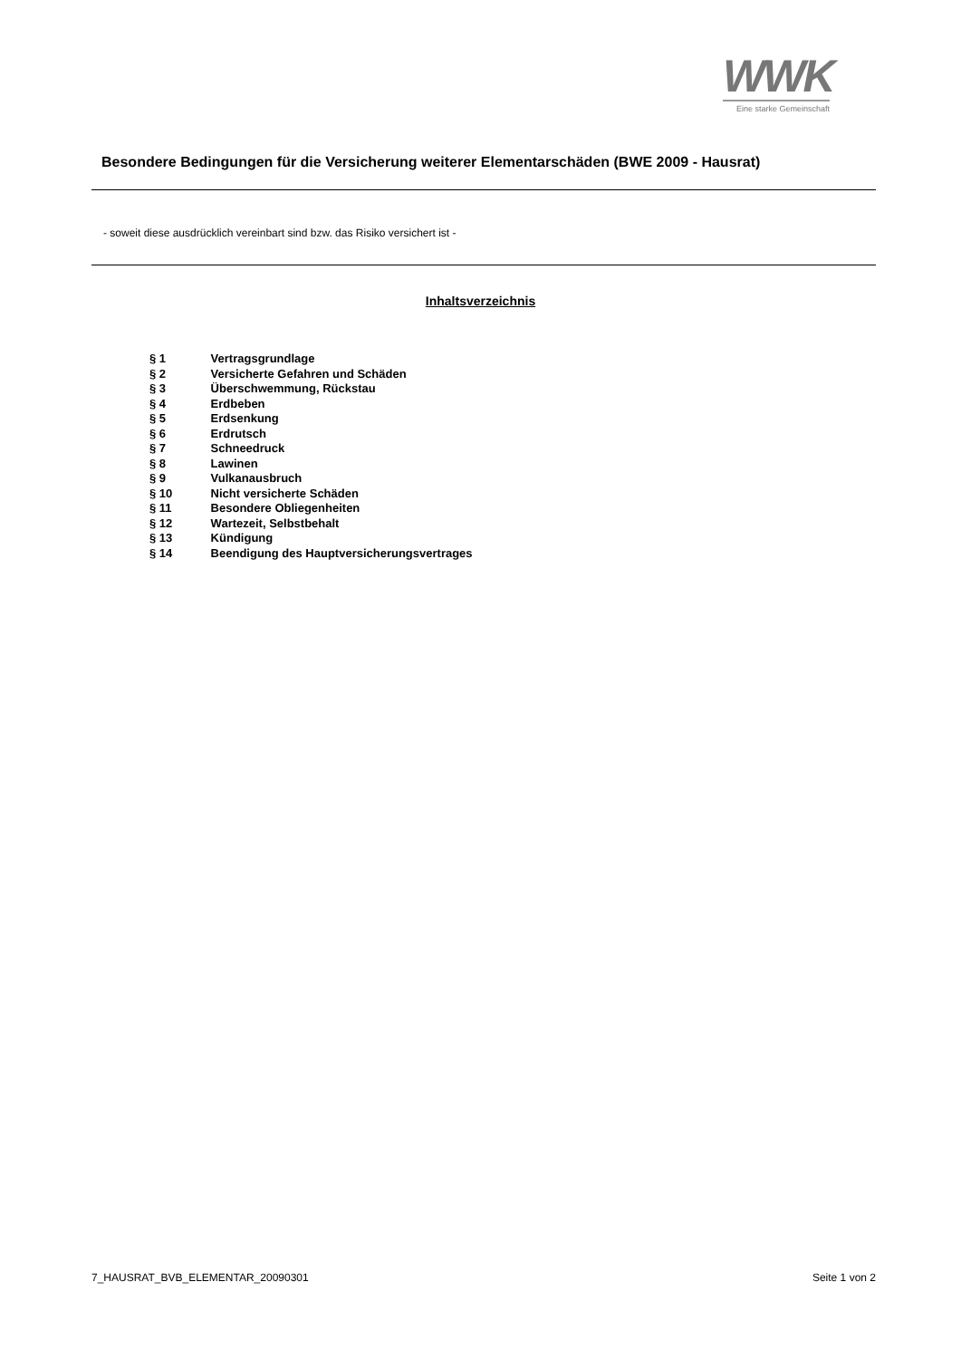WWK
Eine starke Gemeinschaft
Besondere Bedingungen für die Versicherung weiterer Elementarschäden (BWE 2009 - Hausrat)
- soweit diese ausdrücklich vereinbart sind bzw. das Risiko versichert ist -
Inhaltsverzeichnis
§ 1 Vertragsgrundlage
§ 2 Versicherte Gefahren und Schäden
§ 3 Überschwemmung, Rückstau
§ 4 Erdbeben
§ 5 Erdsenkung
§ 6 Erdrutsch
§ 7 Schneedruck
§ 8 Lawinen
§ 9 Vulkanausbruch
§ 10 Nicht versicherte Schäden
§ 11 Besondere Obliegenheiten
§ 12 Wartezeit, Selbstbehalt
§ 13 Kündigung
§ 14 Beendigung des Hauptversicherungsvertrages
7_HAUSRAT_BVB_ELEMENTAR_20090301 Seite 1 von 2